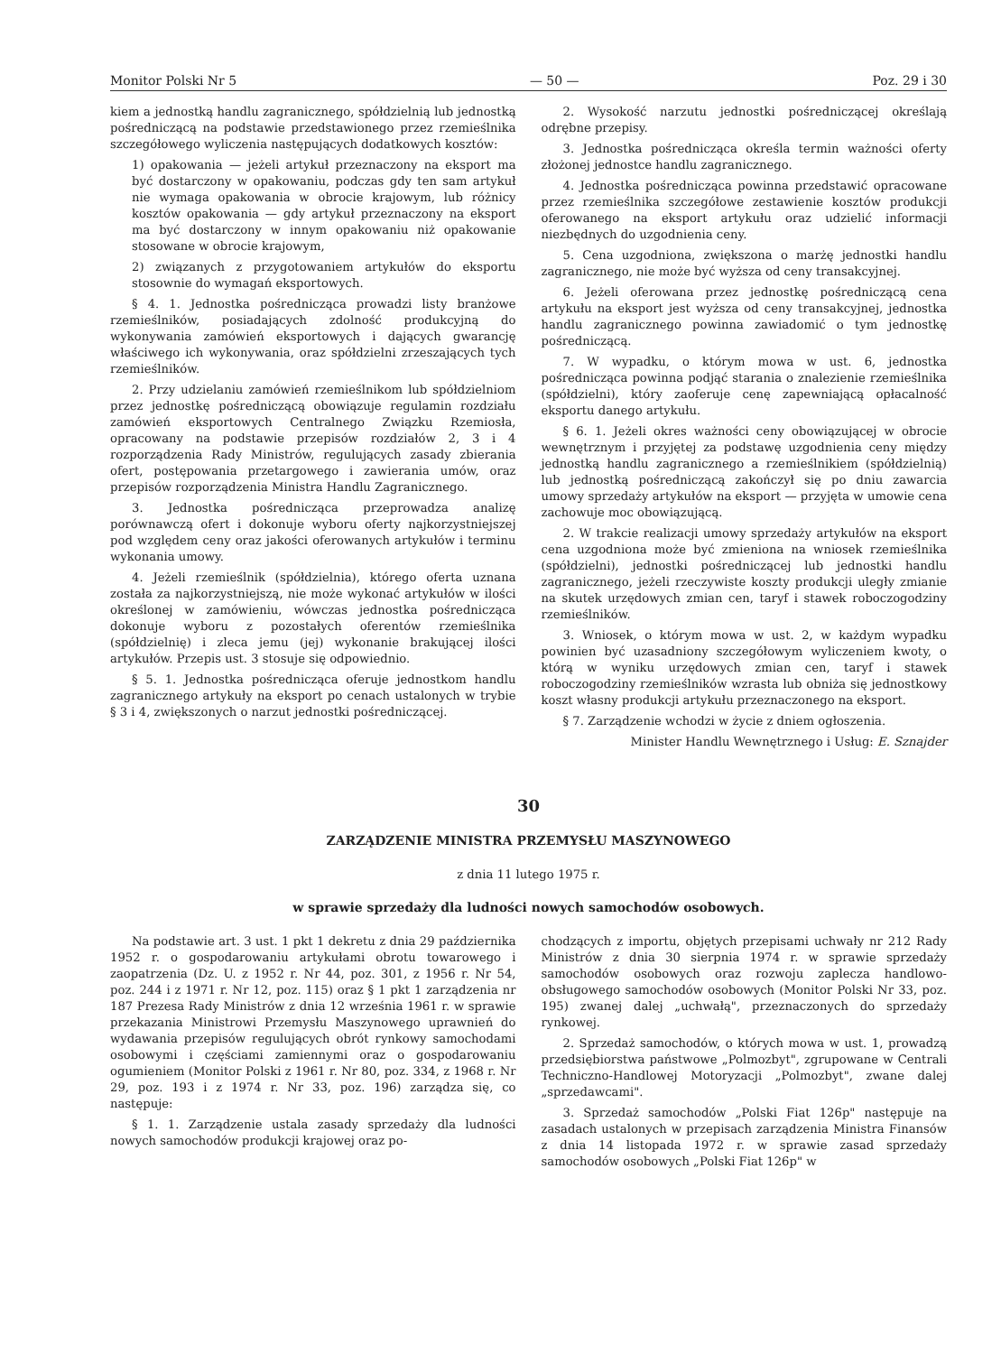Monitor Polski Nr 5 — 50 — Poz. 29 i 30
kiem a jednostką handlu zagranicznego, spółdzielnią lub jednostką pośredniczącą na podstawie przedstawionego przez rzemieślnika szczegółowego wyliczenia następujących dodatkowych kosztów:
1) opakowania — jeżeli artykuł przeznaczony na eksport ma być dostarczony w opakowaniu, podczas gdy ten sam artykuł nie wymaga opakowania w obrocie krajowym, lub różnicy kosztów opakowania — gdy artykuł przeznaczony na eksport ma być dostarczony w innym opakowaniu niż opakowanie stosowane w obrocie krajowym,
2) związanych z przygotowaniem artykułów do eksportu stosownie do wymagań eksportowych.
§ 4. 1. Jednostka pośrednicząca prowadzi listy branżowe rzemieślników, posiadających zdolność produkcyjną do wykonywania zamówień eksportowych i dających gwarancję właściwego ich wykonywania, oraz spółdzielni zrzeszających tych rzemieślników.
2. Przy udzielaniu zamówień rzemieślnikom lub spółdzielniom przez jednostkę pośredniczącą obowiązuje regulamin rozdziału zamówień eksportowych Centralnego Związku Rzemiosła, opracowany na podstawie przepisów rozdziałów 2, 3 i 4 rozporządzenia Rady Ministrów, regulujących zasady zbierania ofert, postępowania przetargowego i zawierania umów, oraz przepisów rozporządzenia Ministra Handlu Zagranicznego.
3. Jednostka pośrednicząca przeprowadza analizę porównawczą ofert i dokonuje wyboru oferty najkorzystniejszej pod względem ceny oraz jakości oferowanych artykułów i terminu wykonania umowy.
4. Jeżeli rzemieślnik (spółdzielnia), którego oferta uznana została za najkorzystniejszą, nie może wykonać artykułów w ilości określonej w zamówieniu, wówczas jednostka pośrednicząca dokonuje wyboru z pozostałych oferentów rzemieślnika (spółdzielnię) i zleca jemu (jej) wykonanie brakującej ilości artykułów. Przepis ust. 3 stosuje się odpowiednio.
§ 5. 1. Jednostka pośrednicząca oferuje jednostkom handlu zagranicznego artykuły na eksport po cenach ustalonych w trybie § 3 i 4, zwiększonych o narzut jednostki pośredniczącej.
2. Wysokość narzutu jednostki pośredniczącej określają odrębne przepisy.
3. Jednostka pośrednicząca określa termin ważności oferty złożonej jednostce handlu zagranicznego.
4. Jednostka pośrednicząca powinna przedstawić opracowane przez rzemieślnika szczegółowe zestawienie kosztów produkcji oferowanego na eksport artykułu oraz udzielić informacji niezbędnych do uzgodnienia ceny.
5. Cena uzgodniona, zwiększona o marżę jednostki handlu zagranicznego, nie może być wyższa od ceny transakcyjnej.
6. Jeżeli oferowana przez jednostkę pośredniczącą cena artykułu na eksport jest wyższa od ceny transakcyjnej, jednostka handlu zagranicznego powinna zawiadomić o tym jednostkę pośredniczącą.
7. W wypadku, o którym mowa w ust. 6, jednostka pośrednicząca powinna podjąć starania o znalezienie rzemieślnika (spółdzielni), który zaoferuje cenę zapewniającą opłacalność eksportu danego artykułu.
§ 6. 1. Jeżeli okres ważności ceny obowiązującej w obrocie wewnętrznym i przyjętej za podstawę uzgodnienia ceny między jednostką handlu zagranicznego a rzemieślnikiem (spółdzielnią) lub jednostką pośredniczącą zakończył się po dniu zawarcia umowy sprzedaży artykułów na eksport — przyjęta w umowie cena zachowuje moc obowiązującą.
2. W trakcie realizacji umowy sprzedaży artykułów na eksport cena uzgodniona może być zmieniona na wniosek rzemieślnika (spółdzielni), jednostki pośredniczącej lub jednostki handlu zagranicznego, jeżeli rzeczywiste koszty produkcji uległy zmianie na skutek urzędowych zmian cen, taryf i stawek roboczogodziny rzemieślników.
3. Wniosek, o którym mowa w ust. 2, w każdym wypadku powinien być uzasadniony szczegółowym wyliczeniem kwoty, o którą w wyniku urzędowych zmian cen, taryf i stawek roboczogodziny rzemieślników wzrasta lub obniża się jednostkowy koszt własny produkcji artykułu przeznaczonego na eksport.
§ 7. Zarządzenie wchodzi w życie z dniem ogłoszenia.
Minister Handlu Wewnętrznego i Usług: E. Sznajder
30
ZARZĄDZENIE MINISTRA PRZEMYSŁU MASZYNOWEGO
z dnia 11 lutego 1975 r.
w sprawie sprzedaży dla ludności nowych samochodów osobowych.
Na podstawie art. 3 ust. 1 pkt 1 dekretu z dnia 29 października 1952 r. o gospodarowaniu artykułami obrotu towarowego i zaopatrzenia (Dz. U. z 1952 r. Nr 44, poz. 301, z 1956 r. Nr 54, poz. 244 i z 1971 r. Nr 12, poz. 115) oraz § 1 pkt 1 zarządzenia nr 187 Prezesa Rady Ministrów z dnia 12 września 1961 r. w sprawie przekazania Ministrowi Przemysłu Maszynowego uprawnień do wydawania przepisów regulujących obrót rynkowy samochodami osobowymi i częściami zamiennymi oraz o gospodarowaniu ogumieniem (Monitor Polski z 1961 r. Nr 80, poz. 334, z 1968 r. Nr 29, poz. 193 i z 1974 r. Nr 33, poz. 196) zarządza się, co następuje:
§ 1. 1. Zarządzenie ustala zasady sprzedaży dla ludności nowych samochodów produkcji krajowej oraz po-
chodzących z importu, objętych przepisami uchwały nr 212 Rady Ministrów z dnia 30 sierpnia 1974 r. w sprawie sprzedaży samochodów osobowych oraz rozwoju zaplecza handlowo-obsługowego samochodów osobowych (Monitor Polski Nr 33, poz. 195) zwanej dalej „uchwałą", przeznaczonych do sprzedaży rynkowej.
2. Sprzedaż samochodów, o których mowa w ust. 1, prowadzą przedsiębiorstwa państwowe „Polmozbyt", zgrupowane w Centrali Techniczno-Handlowej Motoryzacji „Polmozbyt", zwane dalej „sprzedawcami".
3. Sprzedaż samochodów „Polski Fiat 126p" następuje na zasadach ustalonych w przepisach zarządzenia Ministra Finansów z dnia 14 listopada 1972 r. w sprawie zasad sprzedaży samochodów osobowych „Polski Fiat 126p" w